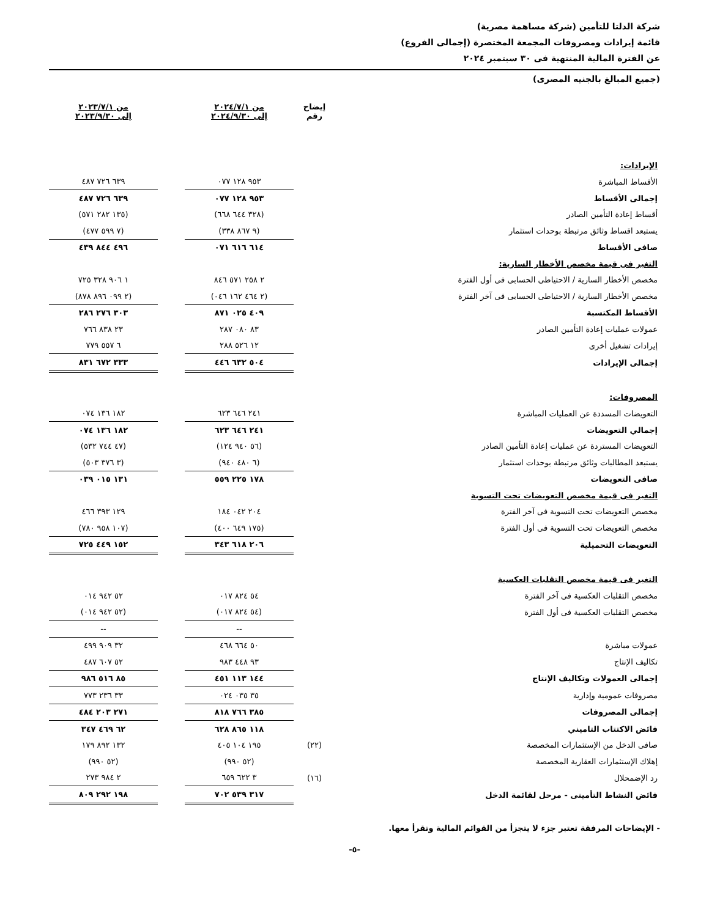شركة الدلتا للتأمين (شركة مساهمة مصرية)
قائمة إيرادات ومصروفات المجمعة المختصرة (إجمالى الفروع)
عن الفترة المالية المنتهية فى ٣٠ سبتمبر ٢٠٢٤
(جميع المبالغ بالجنيه المصرى)
| | إيضاح رقم | من ٢٠٢٤/٧/١ إلى ٢٠٢٤/٩/٣٠ | | من ٢٠٢٣/٧/١ إلى ٢٠٢٣/٩/٣٠ |
| الإيرادات: | | | | |
| الأقساط المباشرة | | ٩٥٣ ١٢٨ ٠٧٧ | | ٦٣٩ ٧٢٦ ٤٨٧ |
| إجمالى الأقساط | | ٩٥٣ ١٢٨ ٠٧٧ | | ٦٣٩ ٧٢٦ ٤٨٧ |
| أقساط إعادة التأمين الصادر | | (٣٢٨ ٦٤٤ ٦٦٨) | | (١٣٥ ٢٨٢ ٥٧١) |
| يستبعد اقساط وثائق مرتبطة بوحدات استثمار | | (٩ ٨٦٧ ٣٣٨) | | (٧ ٥٩٩ ٤٧٧) |
| صافى الأقساط | | ٦١٤ ٦١٦ ٠٧١ | | ٤٩٦ ٨٤٤ ٤٣٩ |
| التغير فى قيمة مخصص الأخطار السارية: | | | | |
| مخصص الأخطار السارية / الاحتياطى الحسابى فى أول الفترة | | ٢ ٢٥٨ ٥٧١ ٨٤٦ | | ١ ٩٠٦ ٣٢٨ ٧٢٥ |
| مخصص الأخطار السارية / الاحتياطى الحسابى فى آخر الفترة | | (٢ ٤٦٤ ١٦٢ ٠٤٦) | | (٢ ٠٩٩ ٨٩٦ ٨٧٨) |
| الأقساط المكتسبة | | ٤٠٩ ٠٢٥ ٨٧١ | | ٣٠٣ ٢٧٦ ٢٨٦ |
| عمولات عمليات إعادة التأمين الصادر | | ٨٣ ٠٨٠ ٢٨٧ | | ٢٣ ٨٣٨ ٧٦٦ |
| إيرادات تشغيل أخرى | | ١٢ ٥٢٦ ٢٨٨ | | ٦ ٥٥٧ ٧٧٩ |
| إجمالى الإيرادات | | ٥٠٤ ٦٣٢ ٤٤٦ | | ٣٣٣ ٦٧٢ ٨٣١ |
| المصروفات: | | | | |
| التعويضات المسددة عن العمليات المباشرة | | ٢٤١ ٦٤٦ ٦٢٣ | | ١٨٢ ١٣٦ ٠٧٤ |
| إجمالي التعويضات | | ٢٤١ ٦٤٦ ٦٢٣ | | ١٨٢ ١٣٦ ٠٧٤ |
| التعويضات المستردة عن عمليات إعادة التأمين الصادر | | (٥٦ ٩٤٠ ١٢٤) | | (٤٧ ٧٤٤ ٥٣٢) |
| يستبعد المطالبات وثائق مرتبطة بوحدات استثمار | | (٦ ٤٨٠ ٩٤٠) | | (٣ ٣٧٦ ٥٠٣) |
| صافى التعويضات | | ١٧٨ ٢٢٥ ٥٥٩ | | ١٣١ ٠١٥ ٠٣٩ |
| التغير فى قيمة مخصص التعويضات تحت التسوية | | | | |
| مخصص التعويضات تحت التسوية فى آخر الفترة | | ٢٠٤ ٠٤٢ ١٨٤ | | ١٢٩ ٣٩٣ ٤٦٦ |
| مخصص التعويضات تحت التسوية فى أول الفترة | | (١٧٥ ٦٤٩ ٤٠٠) | | (١٠٧ ٩٥٨ ٧٨٠) |
| التعويضات التحميلية | | ٢٠٦ ٦١٨ ٣٤٣ | | ١٥٢ ٤٤٩ ٧٢٥ |
| التغير فى قيمة مخصص التقلبات العكسية | | | | |
| مخصص التقلبات العكسية فى آخر الفترة | | ٥٤ ٨٢٤ ٠١٧ | | ٥٢ ٩٤٢ ٠١٤ |
| مخصص التقلبات العكسية فى أول الفترة | | (٥٤ ٨٢٤ ٠١٧) | | (٥٢ ٩٤٢ ٠١٤) |
| | | -- | | -- |
| عمولات مباشرة | | ٥٠ ٦٦٤ ٤٦٨ | | ٣٢ ٩٠٩ ٤٩٩ |
| تكاليف الإنتاج | | ٩٣ ٤٤٨ ٩٨٣ | | ٥٢ ٦٠٧ ٤٨٧ |
| إجمالى العمولات وتكاليف الإنتاج | | ١٤٤ ١١٣ ٤٥١ | | ٨٥ ٥١٦ ٩٨٦ |
| مصروفات عمومية وإدارية | | ٣٥ ٠٣٥ ٠٢٤ | | ٣٣ ٢٣٦ ٧٧٣ |
| إجمالى المصروفات | | ٣٨٥ ٧٦٦ ٨١٨ | | ٢٧١ ٢٠٣ ٤٨٤ |
| فائض الاكتتاب التاميني | | ١١٨ ٨٦٥ ٦٢٨ | | ٦٢ ٤٦٩ ٣٤٧ |
| صافى الدخل من الإستثمارات المخصصة | (٢٢) | ١٩٥ ١٠٤ ٤٠٥ | | ١٣٢ ٨٩٢ ١٧٩ |
| إهلاك الإستثمارات العقارية المخصصة | | (٥٢ ٩٩٠) | | (٥٢ ٩٩٠) |
| رد الإضمحلال | (١٦) | ٣ ٦٢٢ ٦٥٩ | | ٢ ٩٨٤ ٢٧٣ |
| فائض النشاط التأمينى - مرحل لقائمة الدخل | | ٣١٧ ٥٣٩ ٧٠٢ | | ١٩٨ ٢٩٢ ٨٠٩ |
- الإيضاحات المرفقة تعتبر جزء لا يتجزأ من القوائم المالية وتقرأ معها.
-٥-